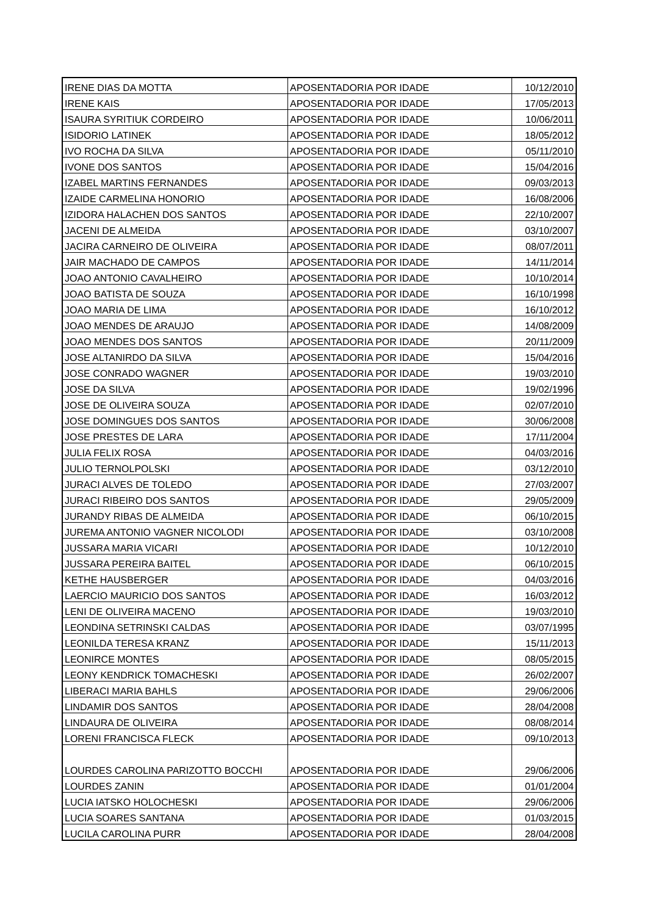| IRENE DIAS DA MOTTA | APOSENTADORIA POR IDADE | 10/12/2010 |
| IRENE KAIS | APOSENTADORIA POR IDADE | 17/05/2013 |
| ISAURA SYRITIUK CORDEIRO | APOSENTADORIA POR IDADE | 10/06/2011 |
| ISIDORIO LATINEK | APOSENTADORIA POR IDADE | 18/05/2012 |
| IVO ROCHA DA SILVA | APOSENTADORIA POR IDADE | 05/11/2010 |
| IVONE DOS SANTOS | APOSENTADORIA POR IDADE | 15/04/2016 |
| IZABEL MARTINS FERNANDES | APOSENTADORIA POR IDADE | 09/03/2013 |
| IZAIDE CARMELINA HONORIO | APOSENTADORIA POR IDADE | 16/08/2006 |
| IZIDORA HALACHEN DOS SANTOS | APOSENTADORIA POR IDADE | 22/10/2007 |
| JACENI DE ALMEIDA | APOSENTADORIA POR IDADE | 03/10/2007 |
| JACIRA CARNEIRO DE OLIVEIRA | APOSENTADORIA POR IDADE | 08/07/2011 |
| JAIR MACHADO DE CAMPOS | APOSENTADORIA POR IDADE | 14/11/2014 |
| JOAO ANTONIO CAVALHEIRO | APOSENTADORIA POR IDADE | 10/10/2014 |
| JOAO BATISTA DE SOUZA | APOSENTADORIA POR IDADE | 16/10/1998 |
| JOAO MARIA DE LIMA | APOSENTADORIA POR IDADE | 16/10/2012 |
| JOAO MENDES DE ARAUJO | APOSENTADORIA POR IDADE | 14/08/2009 |
| JOAO MENDES DOS SANTOS | APOSENTADORIA POR IDADE | 20/11/2009 |
| JOSE ALTANIRDO DA SILVA | APOSENTADORIA POR IDADE | 15/04/2016 |
| JOSE CONRADO WAGNER | APOSENTADORIA POR IDADE | 19/03/2010 |
| JOSE DA SILVA | APOSENTADORIA POR IDADE | 19/02/1996 |
| JOSE DE OLIVEIRA SOUZA | APOSENTADORIA POR IDADE | 02/07/2010 |
| JOSE DOMINGUES DOS SANTOS | APOSENTADORIA POR IDADE | 30/06/2008 |
| JOSE PRESTES DE LARA | APOSENTADORIA POR IDADE | 17/11/2004 |
| JULIA FELIX ROSA | APOSENTADORIA POR IDADE | 04/03/2016 |
| JULIO TERNOLPOLSKI | APOSENTADORIA POR IDADE | 03/12/2010 |
| JURACI ALVES DE TOLEDO | APOSENTADORIA POR IDADE | 27/03/2007 |
| JURACI RIBEIRO DOS SANTOS | APOSENTADORIA POR IDADE | 29/05/2009 |
| JURANDY RIBAS DE ALMEIDA | APOSENTADORIA POR IDADE | 06/10/2015 |
| JUREMA ANTONIO VAGNER NICOLODI | APOSENTADORIA POR IDADE | 03/10/2008 |
| JUSSARA MARIA VICARI | APOSENTADORIA POR IDADE | 10/12/2010 |
| JUSSARA PEREIRA BAITEL | APOSENTADORIA POR IDADE | 06/10/2015 |
| KETHE HAUSBERGER | APOSENTADORIA POR IDADE | 04/03/2016 |
| LAERCIO MAURICIO DOS SANTOS | APOSENTADORIA POR IDADE | 16/03/2012 |
| LENI DE OLIVEIRA MACENO | APOSENTADORIA POR IDADE | 19/03/2010 |
| LEONDINA SETRINSKI CALDAS | APOSENTADORIA POR IDADE | 03/07/1995 |
| LEONILDA TERESA KRANZ | APOSENTADORIA POR IDADE | 15/11/2013 |
| LEONIRCE MONTES | APOSENTADORIA POR IDADE | 08/05/2015 |
| LEONY KENDRICK TOMACHESKI | APOSENTADORIA POR IDADE | 26/02/2007 |
| LIBERACI MARIA BAHLS | APOSENTADORIA POR IDADE | 29/06/2006 |
| LINDAMIR DOS SANTOS | APOSENTADORIA POR IDADE | 28/04/2008 |
| LINDAURA DE OLIVEIRA | APOSENTADORIA POR IDADE | 08/08/2014 |
| LORENI FRANCISCA FLECK | APOSENTADORIA POR IDADE | 09/10/2013 |
| LOURDES CAROLINA PARIZOTTO BOCCHI | APOSENTADORIA POR IDADE | 29/06/2006 |
| LOURDES ZANIN | APOSENTADORIA POR IDADE | 01/01/2004 |
| LUCIA IATSKO HOLOCHESKI | APOSENTADORIA POR IDADE | 29/06/2006 |
| LUCIA SOARES SANTANA | APOSENTADORIA POR IDADE | 01/03/2015 |
| LUCILA CAROLINA PURR | APOSENTADORIA POR IDADE | 28/04/2008 |